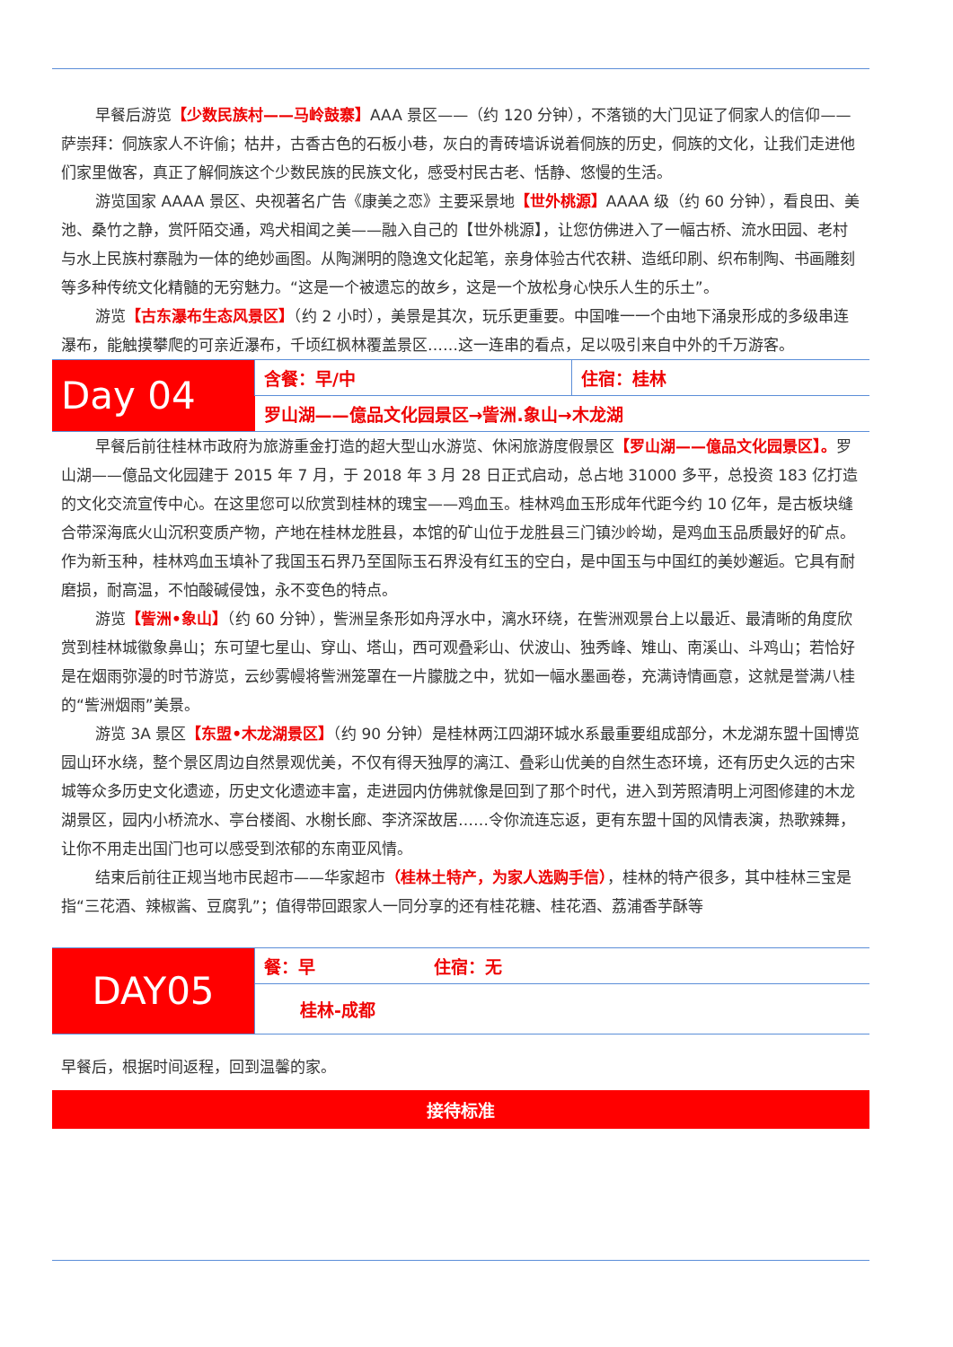早餐后游览【少数民族村——马岭鼓寨】AAA 景区——（约 120 分钟），不落锁的大门见证了侗家人的信仰——萨崇拜：侗族家人不许偷；枯井，古香古色的石板小巷，灰白的青砖墙诉说着侗族的历史，侗族的文化，让我们走进他们家里做客，真正了解侗族这个少数民族的民族文化，感受村民古老、恬静、悠慢的生活。
游览国家 AAAA 景区、央视著名广告《康美之恋》主要采景地【世外桃源】AAAA 级（约 60 分钟），看良田、美池、桑竹之静，赏阡陌交通，鸡犬相闻之美——融入自己的【世外桃源】，让您仿佛进入了一幅古桥、流水田园、老村与水上民族村寨融为一体的绝妙画图。从陶渊明的隐逸文化起笔，亲身体验古代农耕、造纸印刷、织布制陶、书画雕刻等多种传统文化精髓的无穷魅力。“这是一个被遗忘的故乡，这是一个放松身心快乐人生的乐土”。
游览【古东瀑布生态风景区】（约 2 小时），美景是其次，玩乐更重要。中国唯一一个由地下涌泉形成的多级串连瀑布，能触摸攀爬的可亲近瀑布，千顷红枫林覆盖景区……这一连串的看点，足以吸引来自中外的千万游客。
| Day 04 | 含餐：早/中 | 住宿：桂林 |
| | 罗山湖——億品文化园景区→訾洲.象山→木龙湖 | |
早餐后前往桂林市政府为旅游重金打造的超大型山水游览、休闲旅游度假景区【罗山湖——億品文化园景区】。罗山湖——億品文化园建于 2015 年 7 月，于 2018 年 3 月 28 日正式启动，总占地 31000 多平，总投资 183 亿打造的文化交流宣传中心。在这里您可以欣赏到桂林的瑰宝——鸡血玉。桂林鸡血玉形成年代距今约 10 亿年，是古板块缝合带深海底火山沉积变质产物，产地在桂林龙胜县，本馆的矿山位于龙胜县三门镇沙岭坳，是鸡血玉品质最好的矿点。作为新玉种，桂林鸡血玉填补了我国玉石界乃至国际玉石界没有红玉的空白，是中国玉与中国红的美妙邂逅。它具有耐磨损，耐高温，不怕酸碱侵蚀，永不变色的特点。
游览【訾洲•象山】（约 60 分钟），訾洲呈条形如舟浮水中，漓水环绕，在訾洲观景台上以最近、最清晰的角度欣赏到桂林城徽象鼻山；东可望七星山、穿山、塔山，西可观叠彩山、伏波山、独秀峰、雉山、南溪山、斗鸡山；若恰好是在烟雨弥漫的时节游览，云纱雾幔将訾洲笼罩在一片朦胧之中，犹如一幅水墨画卷，充满诗情画意，这就是誉满八桂的“訾洲烟雨”美景。
游览 3A 景区【东盟•木龙湖景区】（约 90 分钟）是桂林两江四湖环城水系最重要组成部分，木龙湖东盟十国博览园山环水绕，整个景区周边自然景观优美，不仅有得天独厚的漓江、叠彩山优美的自然生态环境，还有历史久远的古宋城等众多历史文化遗迹，历史文化遗迹丰富，走进园内仿佛就像是回到了那个时代，进入到芳照清明上河图修建的木龙湖景区，园内小桥流水、亭台楼阁、水榭长廊、李济深故居……令你流连忘返，更有东盟十国的风情表演，热歌辣舞，让你不用走出国门也可以感受到浓郁的东南亚风情。
结束后前往正规当地市民超市——华家超市（桂林土特产，为家人选购手信），桂林的特产很多，其中桂林三宝是指“三花酒、辣椒酱、豆腐乳”；值得带回跟家人一同分享的还有桂花糖、桂花酒、荔浦香芋酥等
| DAY05 | 餐：早 住宿：无 |
| | 桂林-成都 |
早餐后，根据时间返程，回到温馨的家。
接待标准